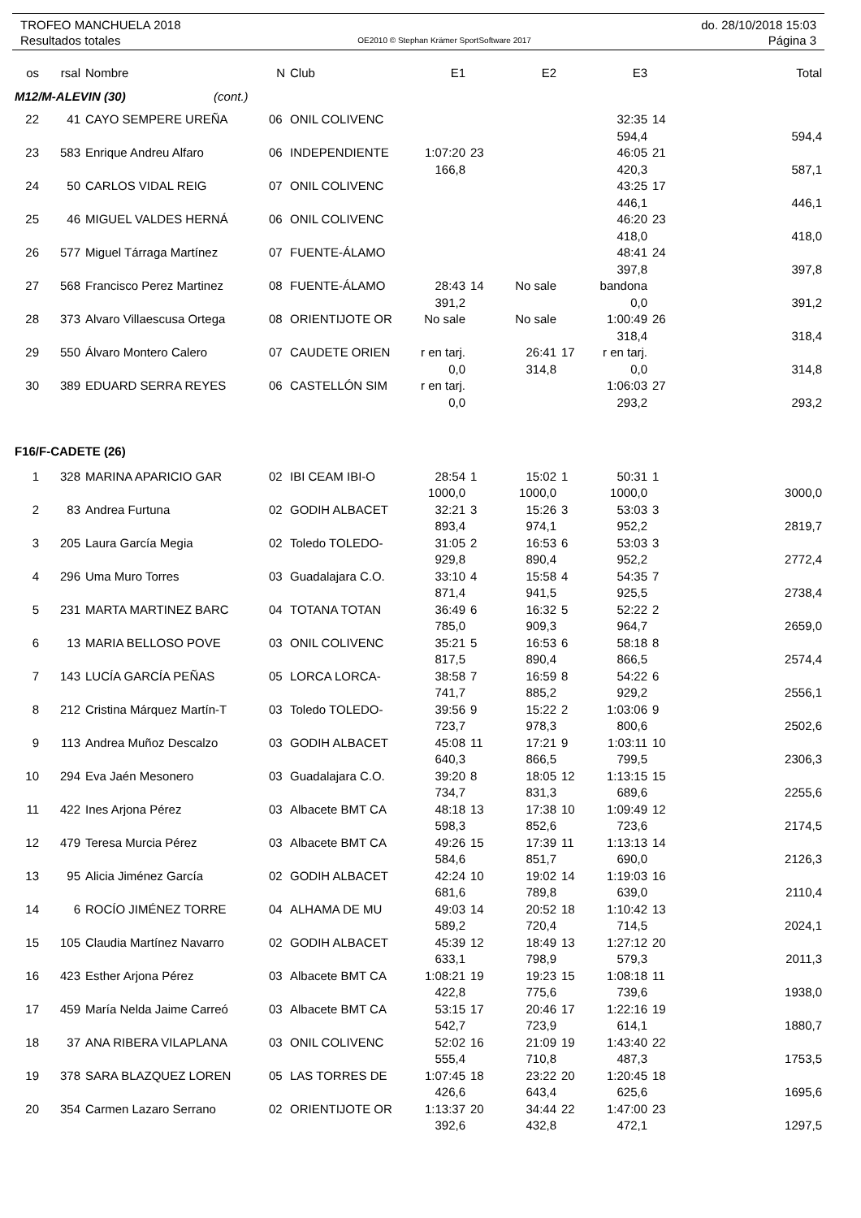TROFEO MANCHUELA 2018 do. 28/10/2018 15:03
Resultados totales OE2010 © Stephan Krämer SportSoftware 2017 Página 3
| os | rsal | Nombre | N | Club | E1 | | E2 | | E3 | | Total |
| --- | --- | --- | --- | --- | --- | --- | --- | --- | --- | --- | --- |
| M12/M-ALEVIN (30) (cont.) | | | | | | | | | | | |
| 22 | 41 | CAYO SEMPERE UREÑA | 06 | ONIL COLIVENC | | | | | 32:35 594,4 | 14 | 594,4 |
| 23 | 583 | Enrique Andreu Alfaro | 06 | INDEPENDIENTE | 1:07:20 166,8 | 23 | | | 46:05 420,3 | 21 | 587,1 |
| 24 | 50 | CARLOS VIDAL REIG | 07 | ONIL COLIVENC | | | | | 43:25 446,1 | 17 | 446,1 |
| 25 | 46 | MIGUEL VALDES HERNÁ | 06 | ONIL COLIVENC | | | | | 46:20 418,0 | 23 | 418,0 |
| 26 | 577 | Miguel Tárraga Martínez | 07 | FUENTE-ÁLAMO | | | | | 48:41 397,8 | 24 | 397,8 |
| 27 | 568 | Francisco Perez Martinez | 08 | FUENTE-ÁLAMO | 28:43 391,2 | 14 | No sale | | bandona 0,0 | | 391,2 |
| 28 | 373 | Alvaro Villaescusa Ortega | 08 | ORIENTIJOTE OR | No sale | | No sale | | 1:00:49 318,4 | 26 | 318,4 |
| 29 | 550 | Álvaro Montero Calero | 07 | CAUDETE ORIEN | r en tarj. 0,0 | | 26:41 314,8 | 17 | r en tarj. 0,0 | | 314,8 |
| 30 | 389 | EDUARD SERRA REYES | 06 | CASTELLÓN SIM | r en tarj. 0,0 | | | | 1:06:03 293,2 | 27 | 293,2 |
| F16/F-CADETE (26) | | | | | | | | | | | |
| 1 | 328 | MARINA APARICIO GAR | 02 | IBI CEAM IBI-O | 28:54 1000,0 | 1 | 15:02 1000,0 | 1 | 50:31 1000,0 | 1 | 3000,0 |
| 2 | 83 | Andrea Furtuna | 02 | GODIH ALBACET | 32:21 893,4 | 3 | 15:26 974,1 | 3 | 53:03 952,2 | 3 | 2819,7 |
| 3 | 205 | Laura García Megia | 02 | Toledo TOLEDO- | 31:05 929,8 | 2 | 16:53 890,4 | 6 | 53:03 952,2 | 3 | 2772,4 |
| 4 | 296 | Uma Muro Torres | 03 | Guadalajara C.O. | 33:10 871,4 | 4 | 15:58 941,5 | 4 | 54:35 925,5 | 7 | 2738,4 |
| 5 | 231 | MARTA MARTINEZ BARC | 04 | TOTANA TOTAN | 36:49 785,0 | 6 | 16:32 909,3 | 5 | 52:22 964,7 | 2 | 2659,0 |
| 6 | 13 | MARIA BELLOSO POVE | 03 | ONIL COLIVENC | 35:21 817,5 | 5 | 16:53 890,4 | 6 | 58:18 866,5 | 8 | 2574,4 |
| 7 | 143 | LUCÍA GARCÍA PEÑAS | 05 | LORCA LORCA- | 38:58 741,7 | 7 | 16:59 885,2 | 8 | 54:22 929,2 | 6 | 2556,1 |
| 8 | 212 | Cristina Márquez Martín-T | 03 | Toledo TOLEDO- | 39:56 723,7 | 9 | 15:22 978,3 | 2 | 1:03:06 800,6 | 9 | 2502,6 |
| 9 | 113 | Andrea Muñoz Descalzo | 03 | GODIH ALBACET | 45:08 640,3 | 11 | 17:21 866,5 | 9 | 1:03:11 799,5 | 10 | 2306,3 |
| 10 | 294 | Eva Jaén Mesonero | 03 | Guadalajara C.O. | 39:20 734,7 | 8 | 18:05 831,3 | 12 | 1:13:15 689,6 | 15 | 2255,6 |
| 11 | 422 | Ines Arjona Pérez | 03 | Albacete BMT CA | 48:18 598,3 | 13 | 17:38 852,6 | 10 | 1:09:49 723,6 | 12 | 2174,5 |
| 12 | 479 | Teresa Murcia Pérez | 03 | Albacete BMT CA | 49:26 584,6 | 15 | 17:39 851,7 | 11 | 1:13:13 690,0 | 14 | 2126,3 |
| 13 | 95 | Alicia Jiménez García | 02 | GODIH ALBACET | 42:24 681,6 | 10 | 19:02 789,8 | 14 | 1:19:03 639,0 | 16 | 2110,4 |
| 14 | 6 | ROCÍO JIMÉNEZ TORRE | 04 | ALHAMA DE MU | 49:03 589,2 | 14 | 20:52 720,4 | 18 | 1:10:42 714,5 | 13 | 2024,1 |
| 15 | 105 | Claudia Martínez Navarro | 02 | GODIH ALBACET | 45:39 633,1 | 12 | 18:49 798,9 | 13 | 1:27:12 579,3 | 20 | 2011,3 |
| 16 | 423 | Esther Arjona Pérez | 03 | Albacete BMT CA | 1:08:21 422,8 | 19 | 19:23 775,6 | 15 | 1:08:18 739,6 | 11 | 1938,0 |
| 17 | 459 | María Nelda Jaime Carreó | 03 | Albacete BMT CA | 53:15 542,7 | 17 | 20:46 723,9 | 17 | 1:22:16 614,1 | 19 | 1880,7 |
| 18 | 37 | ANA RIBERA VILAPLANA | 03 | ONIL COLIVENC | 52:02 555,4 | 16 | 21:09 710,8 | 19 | 1:43:40 487,3 | 22 | 1753,5 |
| 19 | 378 | SARA BLAZQUEZ LOREN | 05 | LAS TORRES DE | 1:07:45 426,6 | 18 | 23:22 643,4 | 20 | 1:20:45 625,6 | 18 | 1695,6 |
| 20 | 354 | Carmen Lazaro Serrano | 02 | ORIENTIJOTE OR | 1:13:37 392,6 | 20 | 34:44 432,8 | 22 | 1:47:00 472,1 | 23 | 1297,5 |